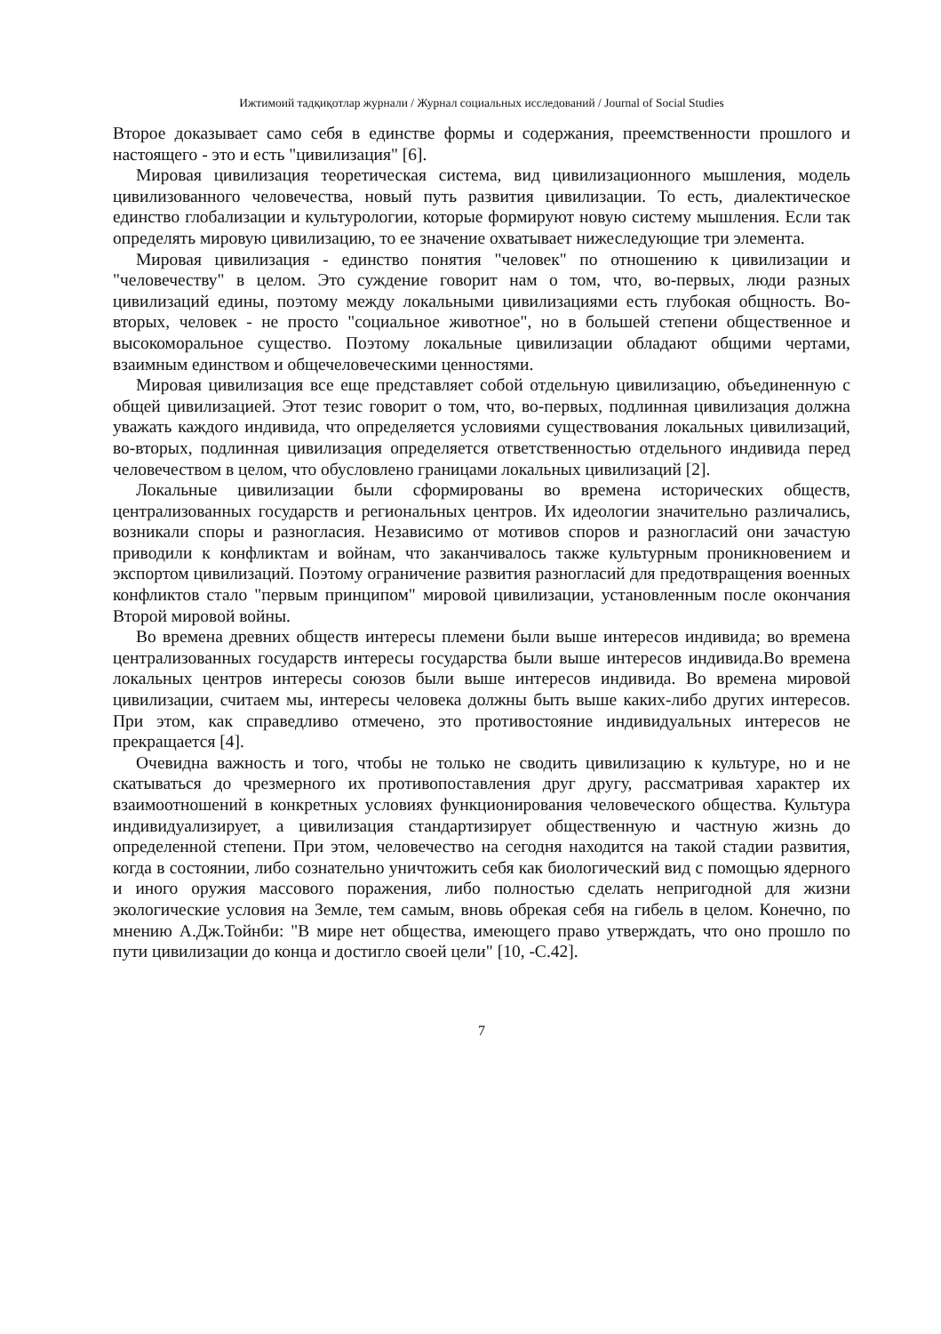Ижтимоий тадқиқотлар журнали / Журнал социальных исследований / Journal of Social Studies
Второе доказывает само себя в единстве формы и содержания, преемственности прошлого и настоящего - это и есть "цивилизация" [6].
Мировая цивилизация теоретическая система, вид цивилизационного мышления, модель цивилизованного человечества, новый путь развития цивилизации. То есть, диалектическое единство глобализации и культурологии, которые формируют новую систему мышления. Если так определять мировую цивилизацию, то ее значение охватывает нижеследующие три элемента.
Мировая цивилизация - единство понятия "человек" по отношению к цивилизации и "человечеству" в целом. Это суждение говорит нам о том, что, во-первых, люди разных цивилизаций едины, поэтому между локальными цивилизациями есть глубокая общность. Во-вторых, человек - не просто "социальное животное", но в большей степени общественное и высокоморальное существо. Поэтому локальные цивилизации обладают общими чертами, взаимным единством и общечеловеческими ценностями.
Мировая цивилизация все еще представляет собой отдельную цивилизацию, объединенную с общей цивилизацией. Этот тезис говорит о том, что, во-первых, подлинная цивилизация должна уважать каждого индивида, что определяется условиями существования локальных цивилизаций, во-вторых, подлинная цивилизация определяется ответственностью отдельного индивида перед человечеством в целом, что обусловлено границами локальных цивилизаций [2].
Локальные цивилизации были сформированы во времена исторических обществ, централизованных государств и региональных центров. Их идеологии значительно различались, возникали споры и разногласия. Независимо от мотивов споров и разногласий они зачастую приводили к конфликтам и войнам, что заканчивалось также культурным проникновением и экспортом цивилизаций. Поэтому ограничение развития разногласий для предотвращения военных конфликтов стало "первым принципом" мировой цивилизации, установленным после окончания Второй мировой войны.
Во времена древних обществ интересы племени были выше интересов индивида; во времена централизованных государств интересы государства были выше интересов индивида.Во времена локальных центров интересы союзов были выше интересов индивида. Во времена мировой цивилизации, считаем мы, интересы человека должны быть выше каких-либо других интересов. При этом, как справедливо отмечено, это противостояние индивидуальных интересов не прекращается [4].
Очевидна важность и того, чтобы не только не сводить цивилизацию к культуре, но и не скатываться до чрезмерного их противопоставления друг другу, рассматривая характер их взаимоотношений в конкретных условиях функционирования человеческого общества. Культура индивидуализирует, а цивилизация стандартизирует общественную и частную жизнь до определенной степени. При этом, человечество на сегодня находится на такой стадии развития, когда в состоянии, либо сознательно уничтожить себя как биологический вид с помощью ядерного и иного оружия массового поражения, либо полностью сделать непригодной для жизни экологические условия на Земле, тем самым, вновь обрекая себя на гибель в целом. Конечно, по мнению А.Дж.Тойнби: "В мире нет общества, имеющего право утверждать, что оно прошло по пути цивилизации до конца и достигло своей цели" [10, -С.42].
7